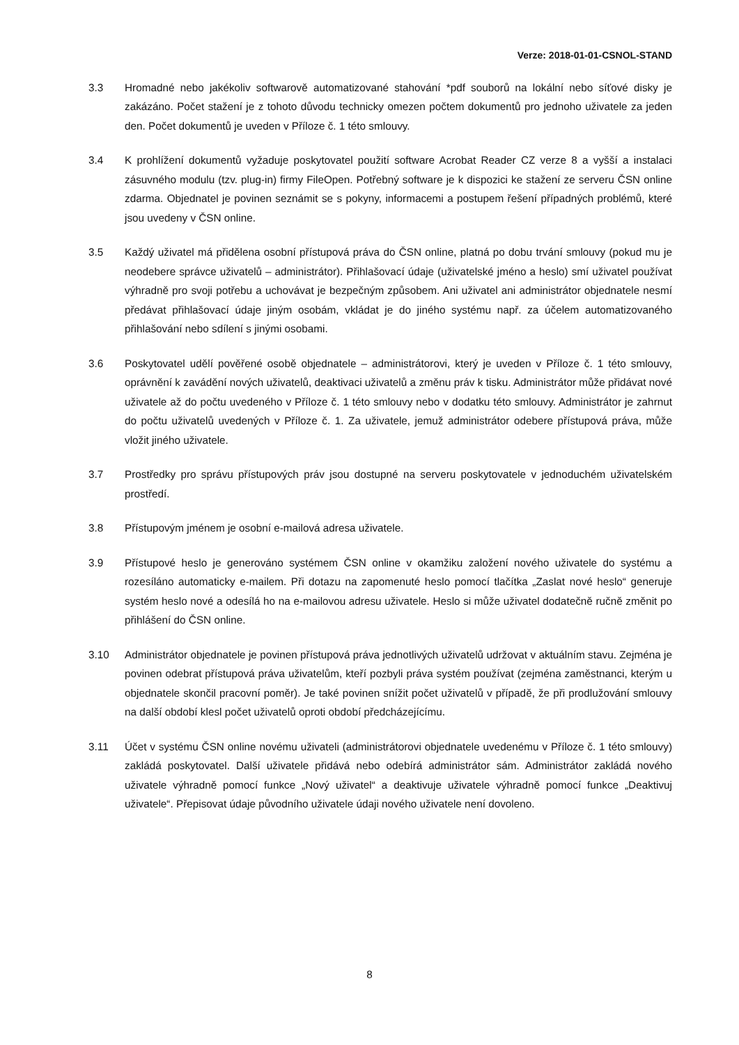Verze: 2018-01-01-CSNOL-STAND
3.3 Hromadné nebo jakékoliv softwarově automatizované stahování *pdf souborů na lokální nebo síťové disky je zakázáno. Počet stažení je z tohoto důvodu technicky omezen počtem dokumentů pro jednoho uživatele za jeden den. Počet dokumentů je uveden v Příloze č. 1 této smlouvy.
3.4 K prohlížení dokumentů vyžaduje poskytovatel použití software Acrobat Reader CZ verze 8 a vyšší a instalaci zásuvného modulu (tzv. plug-in) firmy FileOpen. Potřebný software je k dispozici ke stažení ze serveru ČSN online zdarma. Objednatel je povinen seznámit se s pokyny, informacemi a postupem řešení případných problémů, které jsou uvedeny v ČSN online.
3.5 Každý uživatel má přidělena osobní přístupová práva do ČSN online, platná po dobu trvání smlouvy (pokud mu je neodebere správce uživatelů – administrátor). Přihlašovací údaje (uživatelské jméno a heslo) smí uživatel používat výhradně pro svoji potřebu a uchovávat je bezpečným způsobem. Ani uživatel ani administrátor objednatele nesmí předávat přihlašovací údaje jiným osobám, vkládat je do jiného systému např. za účelem automatizovaného přihlašování nebo sdílení s jinými osobami.
3.6 Poskytovatel udělí pověřené osobě objednatele – administrátorovi, který je uveden v Příloze č. 1 této smlouvy, oprávnění k zavádění nových uživatelů, deaktivaci uživatelů a změnu práv k tisku. Administrátor může přidávat nové uživatele až do počtu uvedeného v Příloze č. 1 této smlouvy nebo v dodatku této smlouvy. Administrátor je zahrnut do počtu uživatelů uvedených v Příloze č. 1. Za uživatele, jemuž administrátor odebere přístupová práva, může vložit jiného uživatele.
3.7 Prostředky pro správu přístupových práv jsou dostupné na serveru poskytovatele v jednoduchém uživatelském prostředí.
3.8 Přístupovým jménem je osobní e-mailová adresa uživatele.
3.9 Přístupové heslo je generováno systémem ČSN online v okamžiku založení nového uživatele do systému a rozesíláno automaticky e-mailem. Při dotazu na zapomenuté heslo pomocí tlačítka „Zaslat nové heslo“ generuje systém heslo nové a odesílá ho na e-mailovou adresu uživatele. Heslo si může uživatel dodatečně ručně změnit po přihlášení do ČSN online.
3.10 Administrátor objednatele je povinen přístupová práva jednotlivých uživatelů udržovat v aktuálním stavu. Zejména je povinen odebrat přístupová práva uživatelům, kteří pozbyli práva systém používat (zejména zaměstnanci, kterým u objednatele skončil pracovní poměr). Je také povinen snížit počet uživatelů v případě, že při prodlužování smlouvy na další období klesl počet uživatelů oproti období předcházejícímu.
3.11 Účet v systému ČSN online novému uživateli (administrátorovi objednatele uvedenému v Příloze č. 1 této smlouvy) zakládá poskytovatel. Další uživatele přidává nebo odebírá administrátor sám. Administrátor zakládá nového uživatele výhradně pomocí funkce „Nový uživatel“ a deaktivuje uživatele výhradně pomocí funkce „Deaktivuj uživatele“. Přepisovat údaje původního uživatele údaji nového uživatele není dovoleno.
8